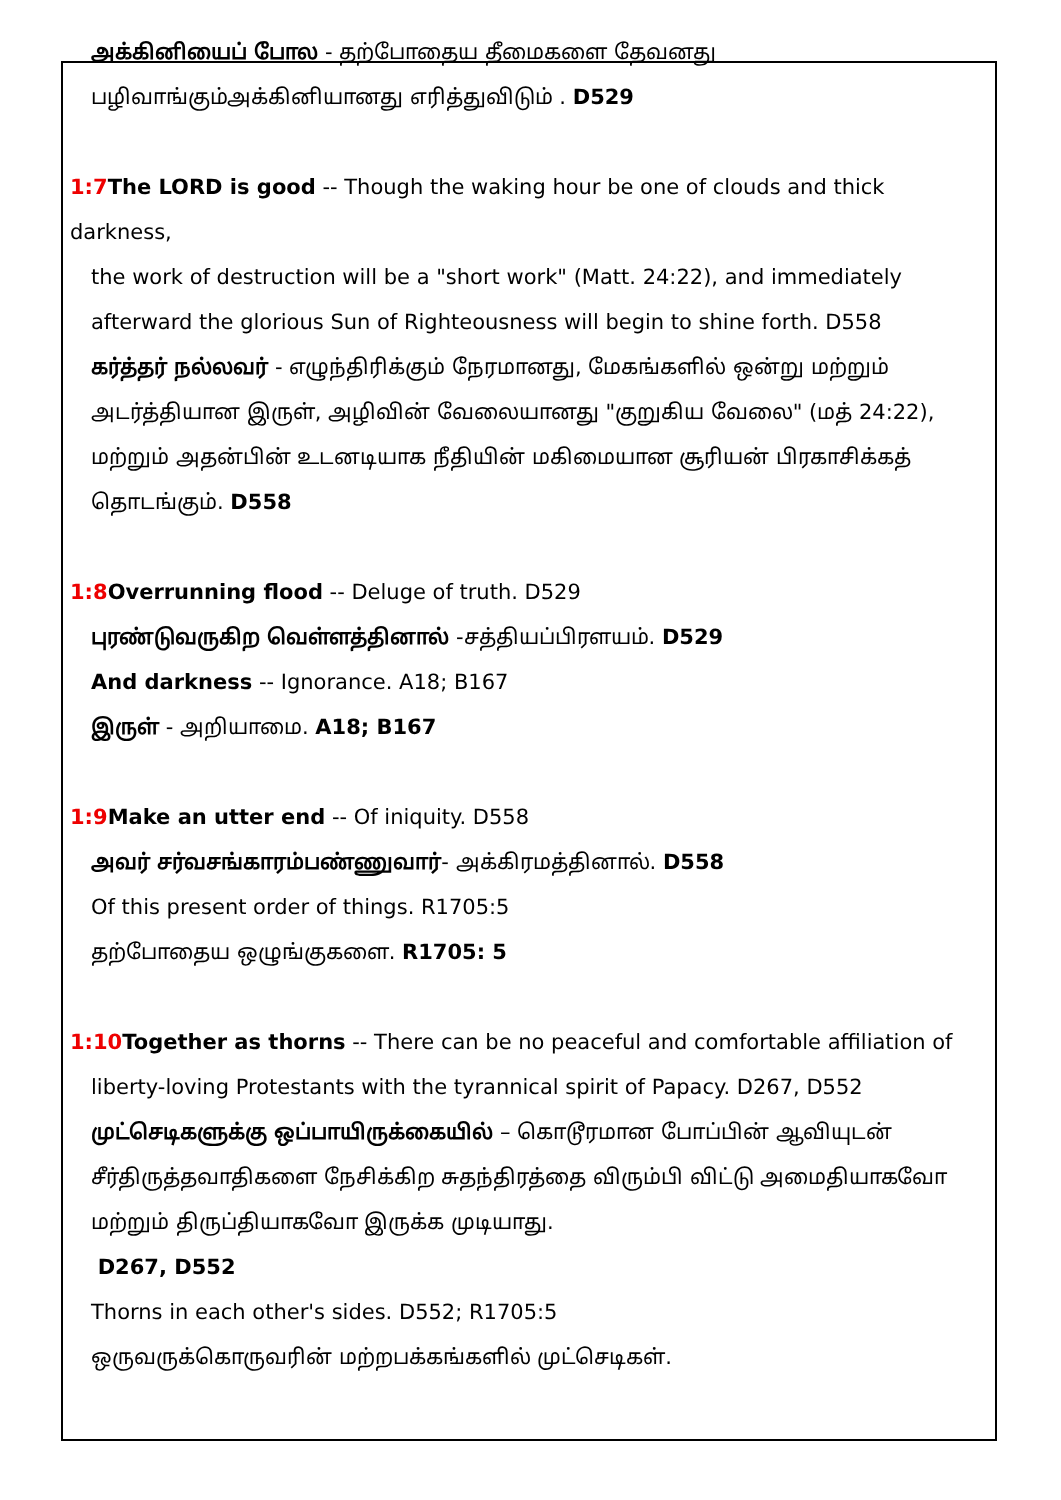அக்கினியைப் போல - தற்போதைய தீமைகளை தேவனது பழிவாங்கும்அக்கினியானது எரித்துவிடும் . D529
1:7 The LORD is good -- Though the waking hour be one of clouds and thick darkness,
the work of destruction will be a "short work" (Matt. 24:22), and immediately afterward the glorious Sun of Righteousness will begin to shine forth. D558
கர்த்தர் நல்லவர் - எழுந்திரிக்கும் நேரமானது, மேகங்களில் ஒன்று மற்றும் அடர்த்தியான இருள், அழிவின் வேலையானது "குறுகிய வேலை" (மத் 24:22), மற்றும் அதன்பின் உடனடியாக நீதியின் மகிமையான சூரியன் பிரகாசிக்கத் தொடங்கும். D558
1:8 Overrunning flood -- Deluge of truth. D529
புரண்டுவருகிற வெள்ளத்தினால் -சத்தியப்பிரளயம். D529
And darkness -- Ignorance. A18; B167
இருள் - அறியாமை. A18; B167
1:9 Make an utter end -- Of iniquity. D558
அவர் சர்வசங்காரம்பண்ணுவார்- அக்கிரமத்தினால். D558
Of this present order of things. R1705:5
தற்போதைய ஒழுங்குகளை. R1705: 5
1:10 Together as thorns -- There can be no peaceful and comfortable affiliation of
liberty-loving Protestants with the tyrannical spirit of Papacy. D267, D552
முட்செடிகளுக்கு ஒப்பாயிருக்கையில் – கொடூரமான போப்பின் ஆவியுடன் சீர்திருத்தவாதிகளை நேசிக்கிற சுதந்திரத்தை விரும்பி விட்டு அமைதியாகவோ மற்றும் திருப்தியாகவோ இருக்க முடியாது.
D267, D552
Thorns in each other's sides. D552; R1705:5
ஒருவருக்கொருவரின் மற்றபக்கங்களில் முட்செடிகள்.